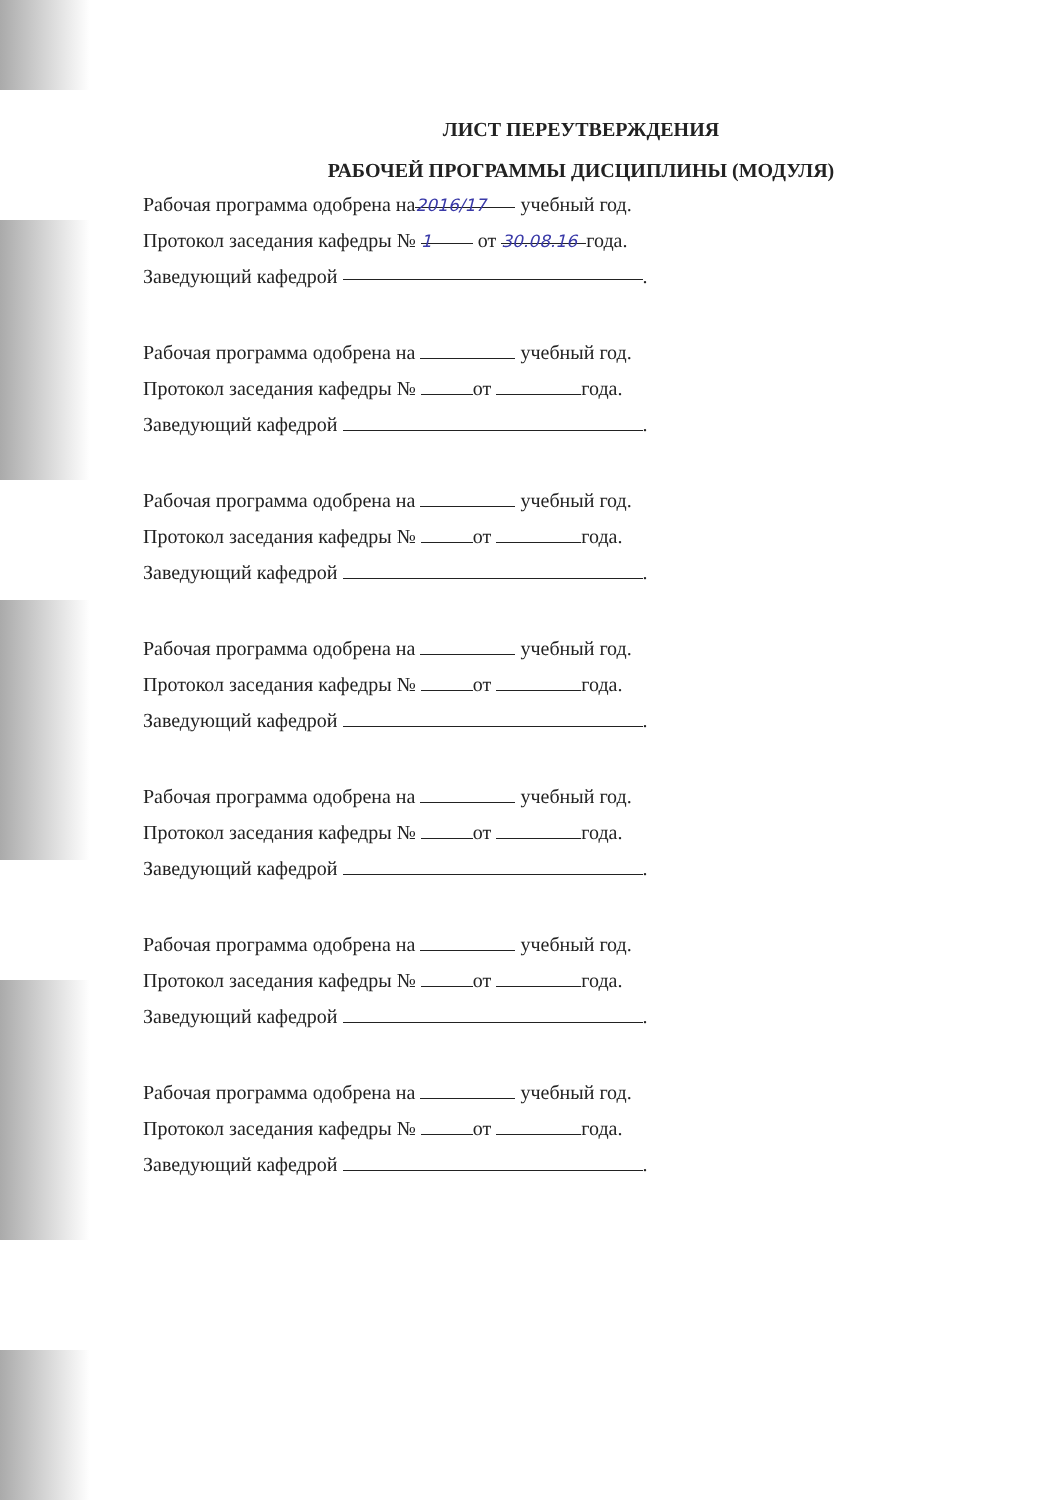ЛИСТ ПЕРЕУТВЕРЖДЕНИЯ
РАБОЧЕЙ ПРОГРАММЫ ДИСЦИПЛИНЫ (МОДУЛЯ)
Рабочая программа одобрена на 2016/17 учебный год.
Протокол заседания кафедры № 1 от 30.08.16 года.
Заведующий кафедрой .
Рабочая программа одобрена на учебный год.
Протокол заседания кафедры № от года.
Заведующий кафедрой .
Рабочая программа одобрена на учебный год.
Протокол заседания кафедры № от года.
Заведующий кафедрой .
Рабочая программа одобрена на учебный год.
Протокол заседания кафедры № от года.
Заведующий кафедрой .
Рабочая программа одобрена на учебный год.
Протокол заседания кафедры № от года.
Заведующий кафедрой .
Рабочая программа одобрена на учебный год.
Протокол заседания кафедры № от года.
Заведующий кафедрой .
Рабочая программа одобрена на учебный год.
Протокол заседания кафедры № от года.
Заведующий кафедрой .